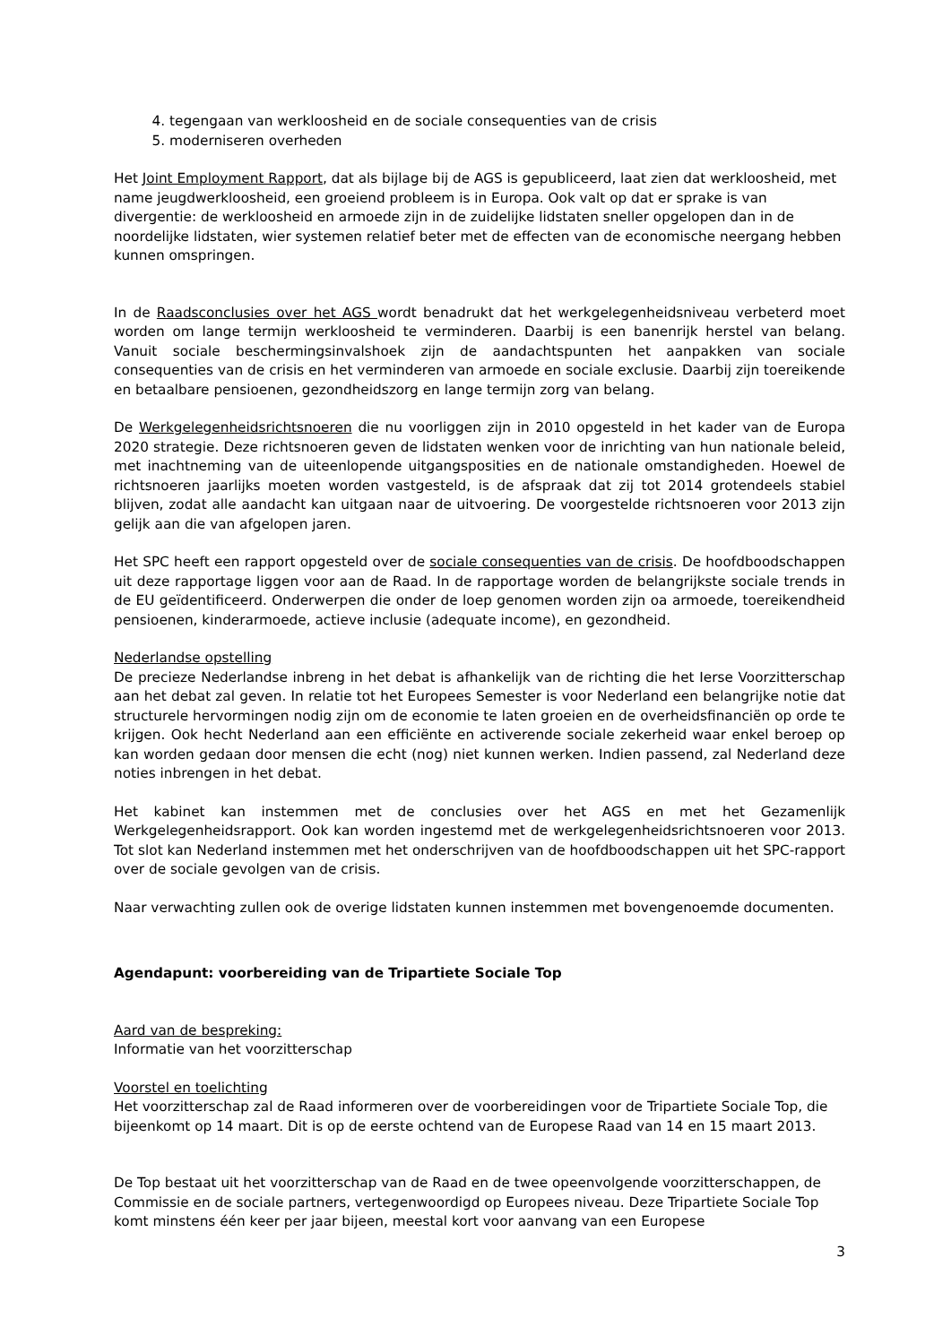4. tegengaan van werkloosheid en de sociale consequenties van de crisis
5. moderniseren overheden
Het Joint Employment Rapport, dat als bijlage bij de AGS is gepubliceerd, laat zien dat werkloosheid, met name jeugdwerkloosheid, een groeiend probleem is in Europa. Ook valt op dat er sprake is van divergentie: de werkloosheid en armoede zijn in de zuidelijke lidstaten sneller opgelopen dan in de noordelijke lidstaten, wier systemen relatief beter met de effecten van de economische neergang hebben kunnen omspringen.
In de Raadsconclusies over het AGS wordt benadrukt dat het werkgelegenheidsniveau verbeterd moet worden om lange termijn werkloosheid te verminderen. Daarbij is een banenrijk herstel van belang. Vanuit sociale beschermingsinvalshoek zijn de aandachtspunten het aanpakken van sociale consequenties van de crisis en het verminderen van armoede en sociale exclusie. Daarbij zijn toereikende en betaalbare pensioenen, gezondheidszorg en lange termijn zorg van belang.
De Werkgelegenheidsrichtsnoeren die nu voorliggen zijn in 2010 opgesteld in het kader van de Europa 2020 strategie. Deze richtsnoeren geven de lidstaten wenken voor de inrichting van hun nationale beleid, met inachtneming van de uiteenlopende uitgangsposities en de nationale omstandigheden. Hoewel de richtsnoeren jaarlijks moeten worden vastgesteld, is de afspraak dat zij tot 2014 grotendeels stabiel blijven, zodat alle aandacht kan uitgaan naar de uitvoering. De voorgestelde richtsnoeren voor 2013 zijn gelijk aan die van afgelopen jaren.
Het SPC heeft een rapport opgesteld over de sociale consequenties van de crisis. De hoofdboodschappen uit deze rapportage liggen voor aan de Raad. In de rapportage worden de belangrijkste sociale trends in de EU geïdentificeerd. Onderwerpen die onder de loep genomen worden zijn oa armoede, toereikendheid pensioenen, kinderarmoede, actieve inclusie (adequate income), en gezondheid.
Nederlandse opstelling
De precieze Nederlandse inbreng in het debat is afhankelijk van de richting die het Ierse Voorzitterschap aan het debat zal geven. In relatie tot het Europees Semester is voor Nederland een belangrijke notie dat structurele hervormingen nodig zijn om de economie te laten groeien en de overheidsfinanciën op orde te krijgen. Ook hecht Nederland aan een efficiënte en activerende sociale zekerheid waar enkel beroep op kan worden gedaan door mensen die echt (nog) niet kunnen werken. Indien passend, zal Nederland deze noties inbrengen in het debat.
Het kabinet kan instemmen met de conclusies over het AGS en met het Gezamenlijk Werkgelegenheidsrapport. Ook kan worden ingestemd met de werkgelegenheidsrichtsnoeren voor 2013. Tot slot kan Nederland instemmen met het onderschrijven van de hoofdboodschappen uit het SPC-rapport over de sociale gevolgen van de crisis.
Naar verwachting zullen ook de overige lidstaten kunnen instemmen met bovengenoemde documenten.
Agendapunt: voorbereiding van de Tripartiete Sociale Top
Aard van de bespreking:
Informatie van het voorzitterschap
Voorstel en toelichting
Het voorzitterschap zal de Raad informeren over de voorbereidingen voor de Tripartiete Sociale Top, die bijeenkomt op 14 maart. Dit is op de eerste ochtend van de Europese Raad van 14 en 15 maart 2013.
De Top bestaat uit het voorzitterschap van de Raad en de twee opeenvolgende voorzitterschappen, de Commissie en de sociale partners, vertegenwoordigd op Europees niveau. Deze Tripartiete Sociale Top komt minstens één keer per jaar bijeen, meestal kort voor aanvang van een Europese
3